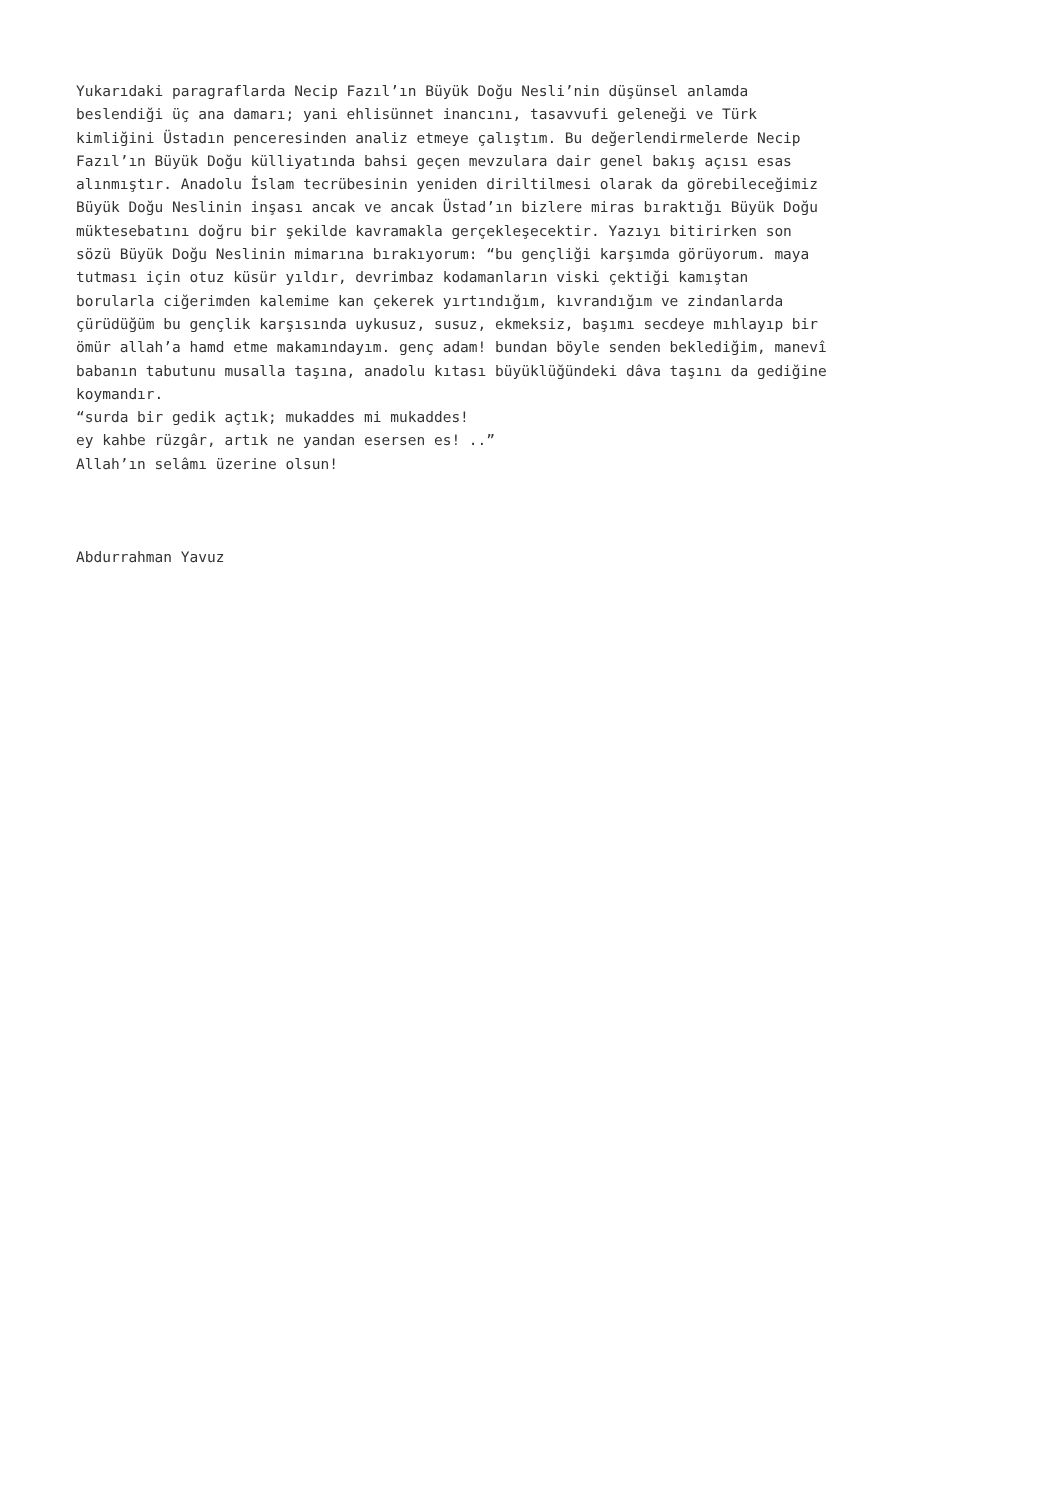Yukarıdaki paragraflarda Necip Fazıl’ın Büyük Doğu Nesli’nin düşünsel anlamda
beslendiği üç ana damarı; yani ehlisünnet inancını, tasavvufi geleneği ve Türk
kimliğini Üstadın penceresinden analiz etmeye çalıştım. Bu değerlendirmelerde Necip
Fazıl’ın Büyük Doğu külliyatında bahsi geçen mevzulara dair genel bakış açısı esas
alınmıştır. Anadolu İslam tecrübesinin yeniden diriltilmesi olarak da görebileceğimiz
Büyük Doğu Neslinin inşası ancak ve ancak Üstad’ın bizlere miras bıraktığı Büyük Doğu
müktesebatını doğru bir şekilde kavramakla gerçekleşecektir. Yazıyı bitirirken son
sözü Büyük Doğu Neslinin mimarına bırakıyorum: “bu gençliği karşımda görüyorum. maya
tutması için otuz küsür yıldır, devrimbaz kodamanların viski çektiği kamıştan
borularla ciğerimden kalemime kan çekerek yırtındığım, kıvrandığım ve zindanlarda
çürüdüğüm bu gençlik karşısında uykusuz, susuz, ekmeksiz, başımı secdeye mıhlayıp bir
ömür allah’a hamd etme makamındayım. genç adam! bundan böyle senden beklediğim, manevî
babanın tabutunu musalla taşına, anadolu kıtası büyüklüğündeki dâva taşını da gediğine
koymandır.
“surda bir gedik açtık; mukaddes mi mukaddes!
ey kahbe rüzgâr, artık ne yandan esersen es! ..”
Allah’ın selâmı üzerine olsun!
Abdurrahman Yavuz